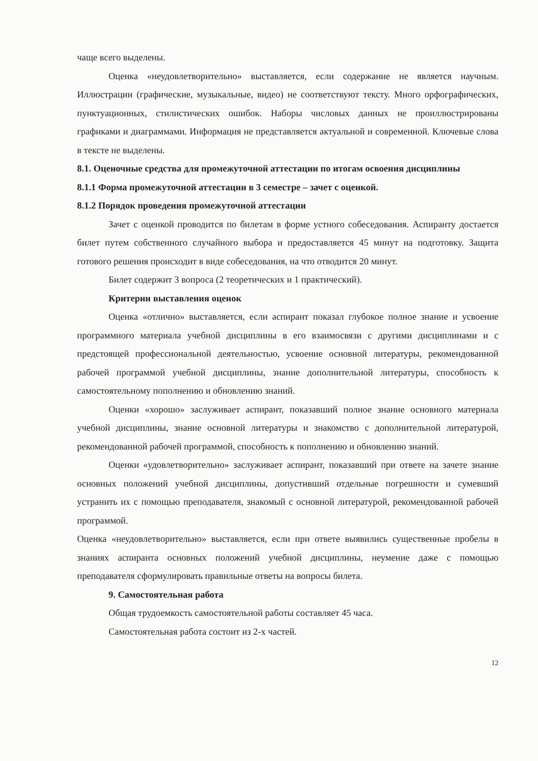чаще всего выделены.
Оценка «неудовлетворительно» выставляется, если содержание не является научным. Иллюстрации (графические, музыкальные, видео) не соответствуют тексту. Много орфографических, пунктуационных, стилистических ошибок. Наборы числовых данных не проиллюстрированы графиками и диаграммами. Информация не представляется актуальной и современной. Ключевые слова в тексте не выделены.
8.1. Оценочные средства для промежуточной аттестации по итогам освоения дисциплины
8.1.1 Форма промежуточной аттестации в 3 семестре – зачет с оценкой.
8.1.2 Порядок проведения промежуточной аттестации
Зачет с оценкой проводится по билетам в форме устного собеседования. Аспиранту достается билет путем собственного случайного выбора и предоставляется 45 минут на подготовку. Защита готового решения происходит в виде собеседования, на что отводится 20 минут.
Билет содержит 3 вопроса (2 теоретических и 1 практический).
Критерии выставления оценок
Оценка «отлично» выставляется, если аспирант показал глубокое полное знание и усвоение программного материала учебной дисциплины в его взаимосвязи с другими дисциплинами и с предстоящей профессиональной деятельностью, усвоение основной литературы, рекомендованной рабочей программой учебной дисциплины, знание дополнительной литературы, способность к самостоятельному пополнению и обновлению знаний.
Оценки «хорошо» заслуживает аспирант, показавший полное знание основного материала учебной дисциплины, знание основной литературы и знакомство с дополнительной литературой, рекомендованной рабочей программой, способность к пополнению и обновлению знаний.
Оценки «удовлетворительно» заслуживает аспирант, показавший при ответе на зачете знание основных положений учебной дисциплины, допустивший отдельные погрешности и сумевший устранить их с помощью преподавателя, знакомый с основной литературой, рекомендованной рабочей программой.
Оценка «неудовлетворительно» выставляется, если при ответе выявились существенные пробелы в знаниях аспиранта основных положений учебной дисциплины, неумение даже с помощью преподавателя сформулировать правильные ответы на вопросы билета.
9. Самостоятельная работа
Общая трудоемкость самостоятельной работы составляет 45 часа.
Самостоятельная работа состоит из 2-х частей.
12